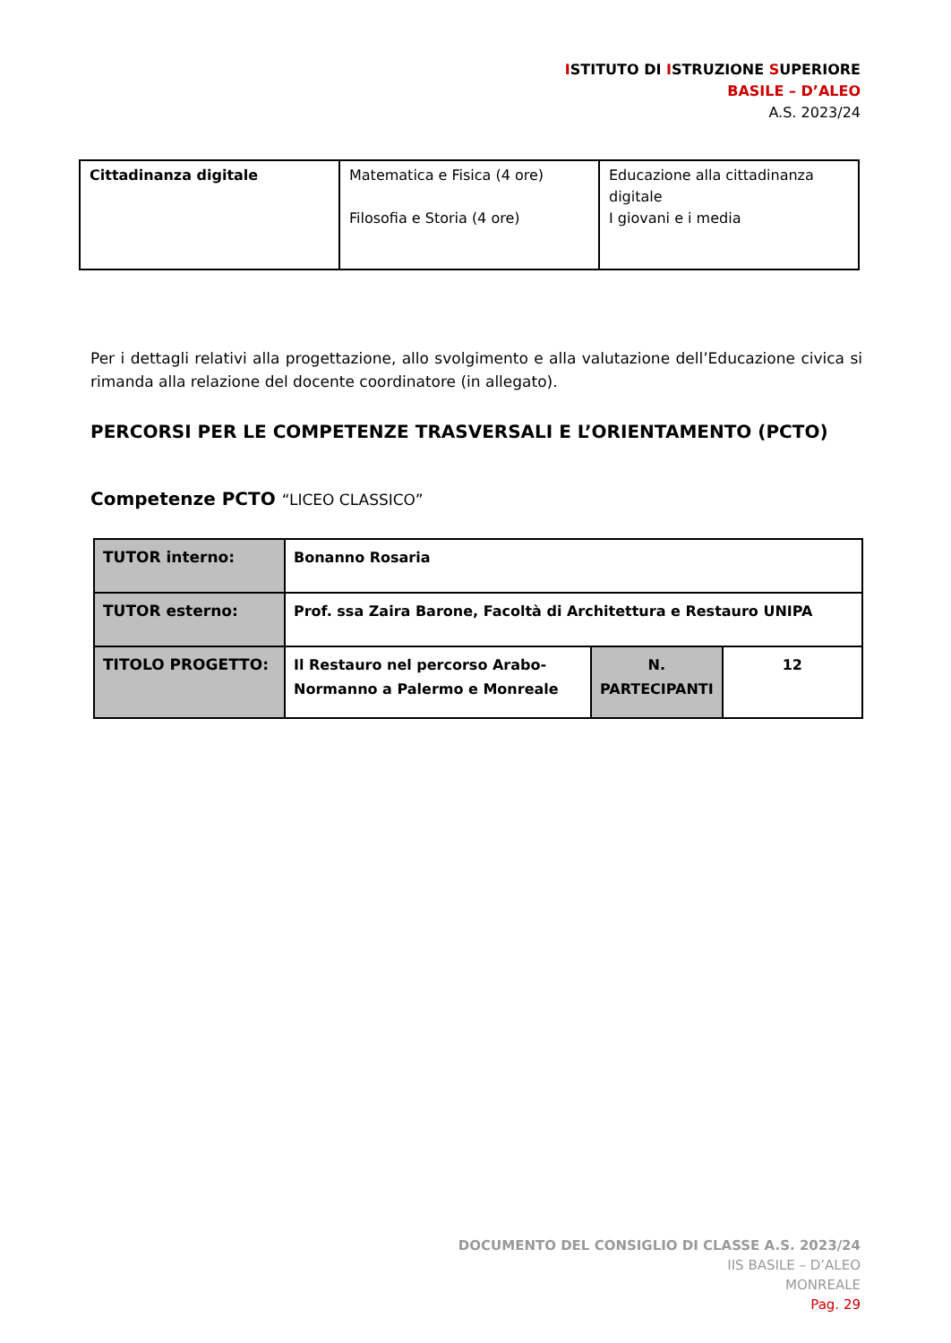ISTITUTO DI ISTRUZIONE SUPERIORE
BASILE – D’ALEO
A.S. 2023/24
| Cittadinanza digitale | Matematica e Fisica (4 ore) Filosofia e Storia (4 ore) | Educazione alla cittadinanza digitale I giovani e i media |
Per i dettagli relativi alla progettazione, allo svolgimento e alla valutazione dell’Educazione civica si rimanda alla relazione del docente coordinatore (in allegato).
PERCORSI PER LE COMPETENZE TRASVERSALI E L’ORIENTAMENTO (PCTO)
Competenze PCTO “LICEO CLASSICO”
| TUTOR interno: | Bonanno Rosaria | | |
| TUTOR esterno: | Prof. ssa Zaira Barone, Facoltà di Architettura e Restauro UNIPA | | |
| TITOLO PROGETTO: | Il Restauro nel percorso Arabo-Normanno a Palermo e Monreale | N. PARTECIPANTI | 12 |
DOCUMENTO DEL CONSIGLIO DI CLASSE A.S. 2023/24
IIS BASILE – D’ALEO
MONREALE
Pag. 29